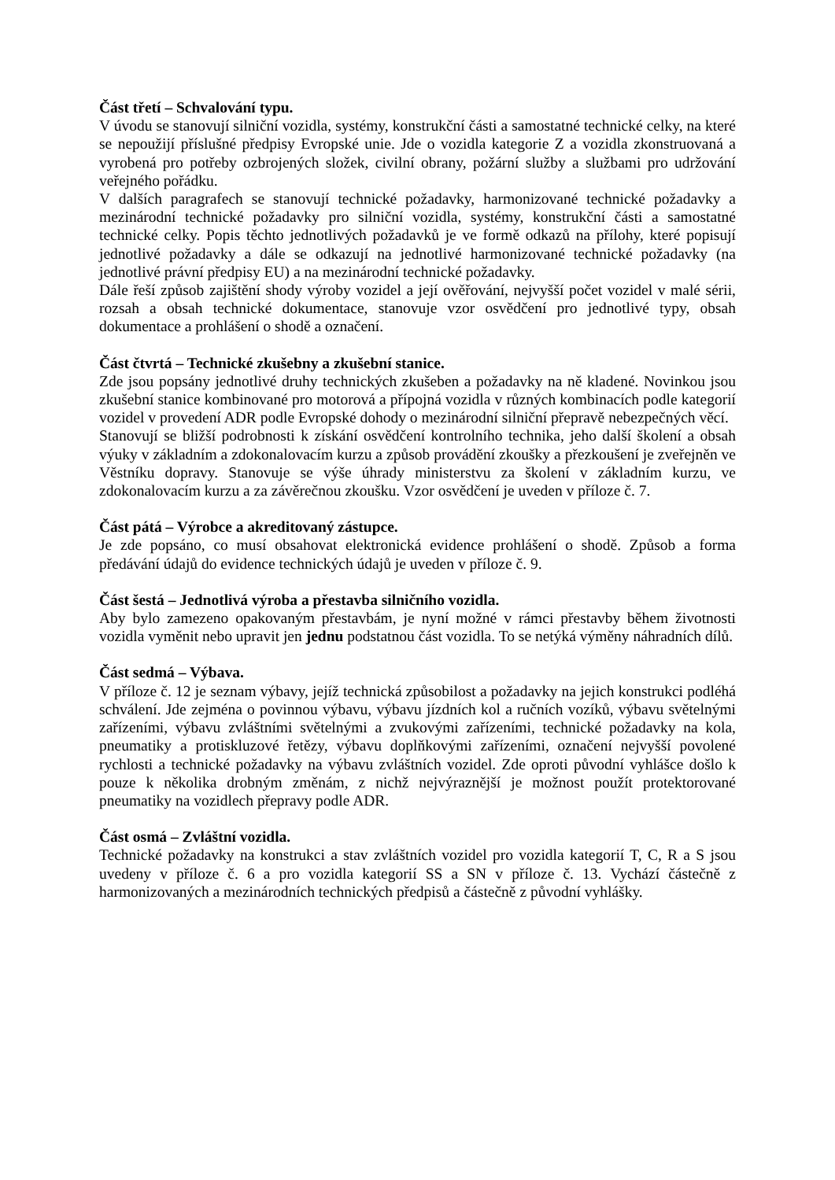Část třetí – Schvalování typu.
V úvodu se stanovují silniční vozidla, systémy, konstrukční části a samostatné technické celky, na které se nepoužijí příslušné předpisy Evropské unie. Jde o vozidla kategorie Z a vozidla zkonstruovaná a vyrobená pro potřeby ozbrojených složek, civilní obrany, požární služby a službami pro udržování veřejného pořádku.
V dalších paragrafech se stanovují technické požadavky, harmonizované technické požadavky a mezinárodní technické požadavky pro silniční vozidla, systémy, konstrukční části a samostatné technické celky. Popis těchto jednotlivých požadavků je ve formě odkazů na přílohy, které popisují jednotlivé požadavky a dále se odkazují na jednotlivé harmonizované technické požadavky (na jednotlivé právní předpisy EU) a na mezinárodní technické požadavky.
Dále řeší způsob zajištění shody výroby vozidel a její ověřování, nejvyšší počet vozidel v malé sérii, rozsah a obsah technické dokumentace, stanovuje vzor osvědčení pro jednotlivé typy, obsah dokumentace a prohlášení o shodě a označení.
Část čtvrtá – Technické zkušebny a zkušební stanice.
Zde jsou popsány jednotlivé druhy technických zkušeben a požadavky na ně kladené. Novinkou jsou zkušební stanice kombinované pro motorová a přípojná vozidla v různých kombinacích podle kategorií vozidel v provedení ADR podle Evropské dohody o mezinárodní silniční přepravě nebezpečných věcí.
Stanovují se bližší podrobnosti k získání osvědčení kontrolního technika, jeho další školení a obsah výuky v základním a zdokonalovacím kurzu a způsob provádění zkoušky a přezkoušení je zveřejněn ve Věstníku dopravy. Stanovuje se výše úhrady ministerstvu za školení v základním kurzu, ve zdokonalovacím kurzu a za závěrečnou zkoušku. Vzor osvědčení je uveden v příloze č. 7.
Část pátá – Výrobce a akreditovaný zástupce.
Je zde popsáno, co musí obsahovat elektronická evidence prohlášení o shodě. Způsob a forma předávání údajů do evidence technických údajů je uveden v příloze č. 9.
Část šestá – Jednotlivá výroba a přestavba silničního vozidla.
Aby bylo zamezeno opakovaným přestavbám, je nyní možné v rámci přestavby během životnosti vozidla vyměnit nebo upravit jen jednu podstatnou část vozidla. To se netýká výměny náhradních dílů.
Část sedmá – Výbava.
V příloze č. 12 je seznam výbavy, jejíž technická způsobilost a požadavky na jejich konstrukci podléhá schválení. Jde zejména o povinnou výbavu, výbavu jízdních kol a ručních vozíků, výbavu světelnými zařízeními, výbavu zvláštními světelnými a zvukovými zařízeními, technické požadavky na kola, pneumatiky a protiskluzové řetězy, výbavu doplňkovými zařízeními, označení nejvyšší povolené rychlosti a technické požadavky na výbavu zvláštních vozidel. Zde oproti původní vyhlášce došlo k pouze k několika drobným změnám, z nichž nejvýraznější je možnost použít protektorované pneumatiky na vozidlech přepravy podle ADR.
Část osmá – Zvláštní vozidla.
Technické požadavky na konstrukci a stav zvláštních vozidel pro vozidla kategorií T, C, R a S jsou uvedeny v příloze č. 6 a pro vozidla kategorií SS a SN v příloze č. 13. Vychází částečně z harmonizovaných a mezinárodních technických předpisů a částečně z původní vyhlášky.